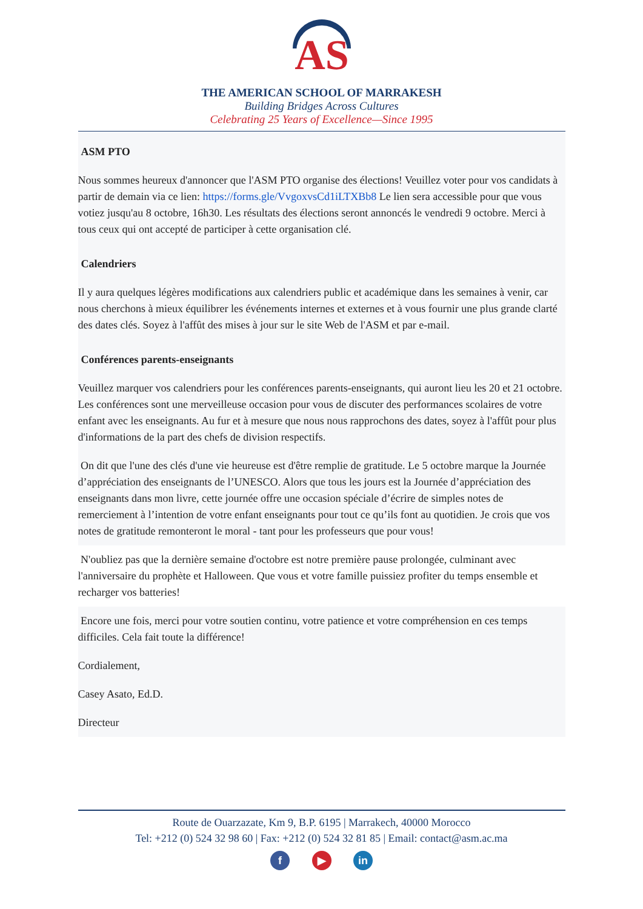AS
THE AMERICAN SCHOOL OF MARRAKESH
Building Bridges Across Cultures
Celebrating 25 Years of Excellence—Since 1995
ASM PTO
Nous sommes heureux d'annoncer que l'ASM PTO organise des élections! Veuillez voter pour vos candidats à partir de demain via ce lien: https://forms.gle/VvgoxvsCd1iLTXBb8 Le lien sera accessible pour que vous votiez jusqu'au 8 octobre, 16h30. Les résultats des élections seront annoncés le vendredi 9 octobre. Merci à tous ceux qui ont accepté de participer à cette organisation clé.
Calendriers
Il y aura quelques légères modifications aux calendriers public et académique dans les semaines à venir, car nous cherchons à mieux équilibrer les événements internes et externes et à vous fournir une plus grande clarté des dates clés. Soyez à l'affût des mises à jour sur le site Web de l'ASM et par e-mail.
Conférences parents-enseignants
Veuillez marquer vos calendriers pour les conférences parents-enseignants, qui auront lieu les 20 et 21 octobre. Les conférences sont une merveilleuse occasion pour vous de discuter des performances scolaires de votre enfant avec les enseignants. Au fur et à mesure que nous nous rapprochons des dates, soyez à l'affût pour plus d'informations de la part des chefs de division respectifs.
On dit que l'une des clés d'une vie heureuse est d'être remplie de gratitude. Le 5 octobre marque la Journée d’appréciation des enseignants de l’UNESCO. Alors que tous les jours est la Journée d’appréciation des enseignants dans mon livre, cette journée offre une occasion spéciale d’écrire de simples notes de remerciement à l’intention de votre enfant enseignants pour tout ce qu’ils font au quotidien. Je crois que vos notes de gratitude remonteront le moral - tant pour les professeurs que pour vous!
N'oubliez pas que la dernière semaine d'octobre est notre première pause prolongée, culminant avec l'anniversaire du prophète et Halloween. Que vous et votre famille puissiez profiter du temps ensemble et recharger vos batteries!
Encore une fois, merci pour votre soutien continu, votre patience et votre compréhension en ces temps difficiles. Cela fait toute la différence!
Cordialement,
Casey Asato, Ed.D.
Directeur
Route de Ouarzazate, Km 9, B.P. 6195 | Marrakech, 40000 Morocco
Tel: +212 (0) 524 32 98 60 | Fax: +212 (0) 524 32 81 85 | Email: contact@asm.ac.ma
f ▶ in